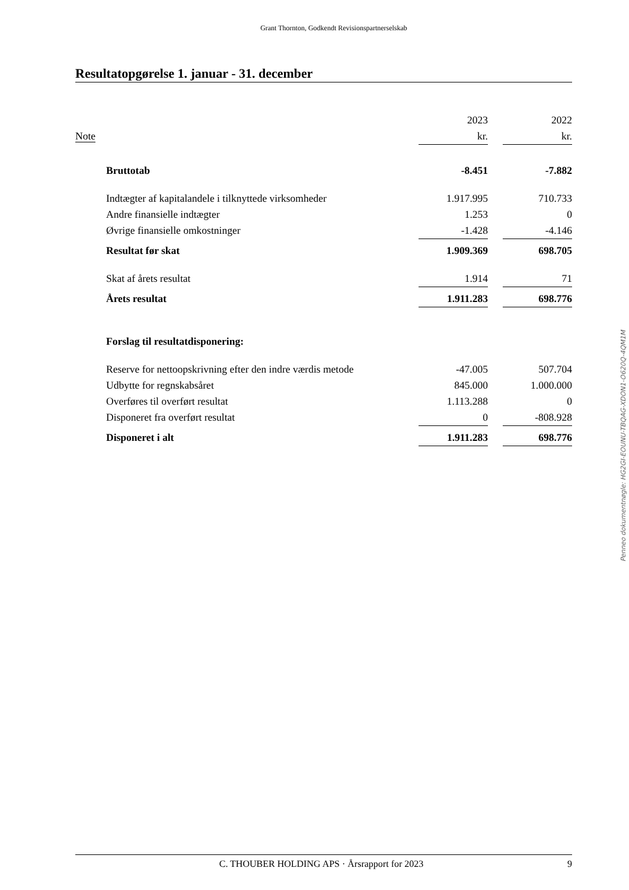Grant Thornton, Godkendt Revisionspartnerselskab
Resultatopgørelse 1. januar - 31. december
| | | 2023 | | 2022 |
| --- | --- | --- | --- | --- |
| Note | | kr. | | kr. |
| | Bruttotab | -8.451 | | -7.882 |
| | Indtægter af kapitalandele i tilknyttede virksomheder | 1.917.995 | | 710.733 |
| | Andre finansielle indtægter | 1.253 | | 0 |
| | Øvrige finansielle omkostninger | -1.428 | | -4.146 |
| | Resultat før skat | 1.909.369 | | 698.705 |
| | Skat af årets resultat | 1.914 | | 71 |
| | Årets resultat | 1.911.283 | | 698.776 |
| | Forslag til resultatdisponering: | | | |
| | Reserve for nettoopskrivning efter den indre værdis metode | -47.005 | | 507.704 |
| | Udbytte for regnskabsåret | 845.000 | | 1.000.000 |
| | Overføres til overført resultat | 1.113.288 | | 0 |
| | Disponeret fra overført resultat | 0 | | -808.928 |
| | Disponeret i alt | 1.911.283 | | 698.776 |
Penneo dokumentnøgle: HG2GI-EOUNU-TBQAG-XDON1-O620Q-4QM1M
C. THOUBER HOLDING APS · Årsrapport for 2023 9